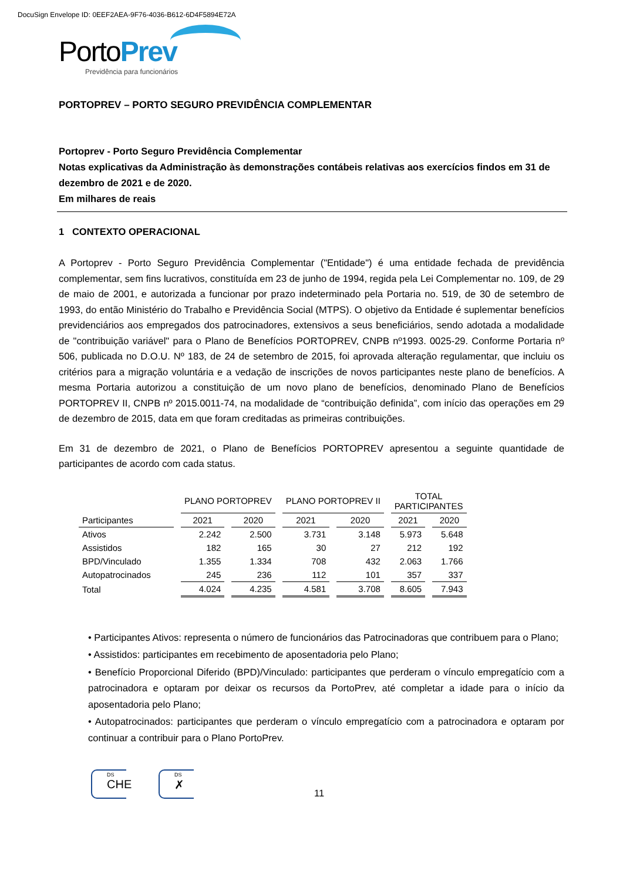DocuSign Envelope ID: 0EEF2AEA-9F76-4036-B612-6D4F5894E72A
PortoPrev
Previdência para funcionários
PORTOPREV – PORTO SEGURO PREVIDÊNCIA COMPLEMENTAR
Portoprev - Porto Seguro Previdência Complementar
Notas explicativas da Administração às demonstrações contábeis relativas aos exercícios findos em 31 de dezembro de 2021 e de 2020.
Em milhares de reais
1 CONTEXTO OPERACIONAL
A Portoprev - Porto Seguro Previdência Complementar ("Entidade") é uma entidade fechada de previdência complementar, sem fins lucrativos, constituída em 23 de junho de 1994, regida pela Lei Complementar no. 109, de 29 de maio de 2001, e autorizada a funcionar por prazo indeterminado pela Portaria no. 519, de 30 de setembro de 1993, do então Ministério do Trabalho e Previdência Social (MTPS). O objetivo da Entidade é suplementar benefícios previdenciários aos empregados dos patrocinadores, extensivos a seus beneficiários, sendo adotada a modalidade de "contribuição variável" para o Plano de Benefícios PORTOPREV, CNPB nº1993. 0025-29. Conforme Portaria nº 506, publicada no D.O.U. Nº 183, de 24 de setembro de 2015, foi aprovada alteração regulamentar, que incluiu os critérios para a migração voluntária e a vedação de inscrições de novos participantes neste plano de benefícios. A mesma Portaria autorizou a constituição de um novo plano de benefícios, denominado Plano de Benefícios PORTOPREV II, CNPB nº 2015.0011-74, na modalidade de “contribuição definida”, com início das operações em 29 de dezembro de 2015, data em que foram creditadas as primeiras contribuições.
Em 31 de dezembro de 2021, o Plano de Benefícios PORTOPREV apresentou a seguinte quantidade de participantes de acordo com cada status.
| | PLANO PORTOPREV | | PLANO PORTOPREV II | | TOTAL PARTICIPANTES | |
| --- | --- | --- | --- | --- | --- | --- |
| Participantes | 2021 | 2020 | 2021 | 2020 | 2021 | 2020 |
| Ativos | 2.242 | 2.500 | 3.731 | 3.148 | 5.973 | 5.648 |
| Assistidos | 182 | 165 | 30 | 27 | 212 | 192 |
| BPD/Vinculado | 1.355 | 1.334 | 708 | 432 | 2.063 | 1.766 |
| Autopatrocinados | 245 | 236 | 112 | 101 | 357 | 337 |
| Total | 4.024 | 4.235 | 4.581 | 3.708 | 8.605 | 7.943 |
• Participantes Ativos: representa o número de funcionários das Patrocinadoras que contribuem para o Plano;
• Assistidos: participantes em recebimento de aposentadoria pelo Plano;
• Benefício Proporcional Diferido (BPD)/Vinculado: participantes que perderam o vínculo empregatício com a patrocinadora e optaram por deixar os recursos da PortoPrev, até completar a idade para o início da aposentadoria pelo Plano;
• Autopatrocinados: participantes que perderam o vínculo empregatício com a patrocinadora e optaram por continuar a contribuir para o Plano PortoPrev.
DS
CHE
DS
✗
11